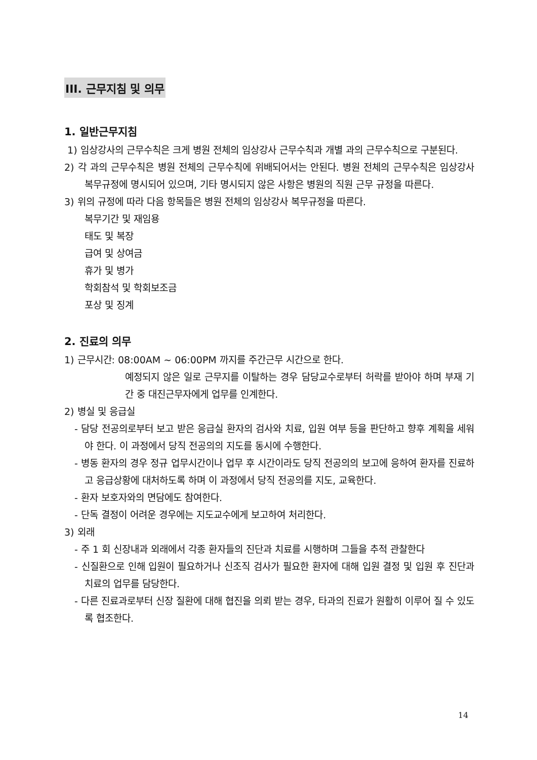III. 근무지침 및 의무
1. 일반근무지침
1) 임상강사의 근무수칙은 크게 병원 전체의 임상강사 근무수칙과 개별 과의 근무수칙으로 구분된다.
2) 각 과의 근무수칙은 병원 전체의 근무수칙에 위배되어서는 안된다. 병원 전체의 근무수칙은 임상강사 복무규정에 명시되어 있으며, 기타 명시되지 않은 사항은 병원의 직원 근무 규정을 따른다.
3) 위의 규정에 따라 다음 항목들은 병원 전체의 임상강사 복무규정을 따른다.
복무기간 및 재임용
태도 및 복장
급여 및 상여금
휴가 및 병가
학회참석 및 학회보조금
포상 및 징계
2. 진료의 의무
1) 근무시간: 08:00AM ~ 06:00PM 까지를 주간근무 시간으로 한다.
예정되지 않은 일로 근무지를 이탈하는 경우 담당교수로부터 허락를 받아야 하며 부재 기간 중 대진근무자에게 업무를 인계한다.
2) 병실 및 응급실
- 담당 전공의로부터 보고 받은 응급실 환자의 검사와 치료, 입원 여부 등을 판단하고 향후 계획을 세워야 한다. 이 과정에서 당직 전공의의 지도를 동시에 수행한다.
- 병동 환자의 경우 정규 업무시간이나 업무 후 시간이라도 당직 전공의의 보고에 응하여 환자를 진료하고 응급상황에 대처하도록 하며 이 과정에서 당직 전공의를 지도, 교육한다.
- 환자 보호자와의 면담에도 참여한다.
- 단독 결정이 어려운 경우에는 지도교수에게 보고하여 처리한다.
3) 외래
- 주 1 회 신장내과 외래에서 각종 환자들의 진단과 치료를 시행하며 그들을 추적 관찰한다
- 신질환으로 인해 입원이 필요하거나 신조직 검사가 필요한 환자에 대해 입원 결정 및 입원 후 진단과 치료의 업무를 담당한다.
- 다른 진료과로부터 신장 질환에 대해 협진을 의뢰 받는 경우, 타과의 진료가 원활히 이루어 질 수 있도록 협조한다.
14